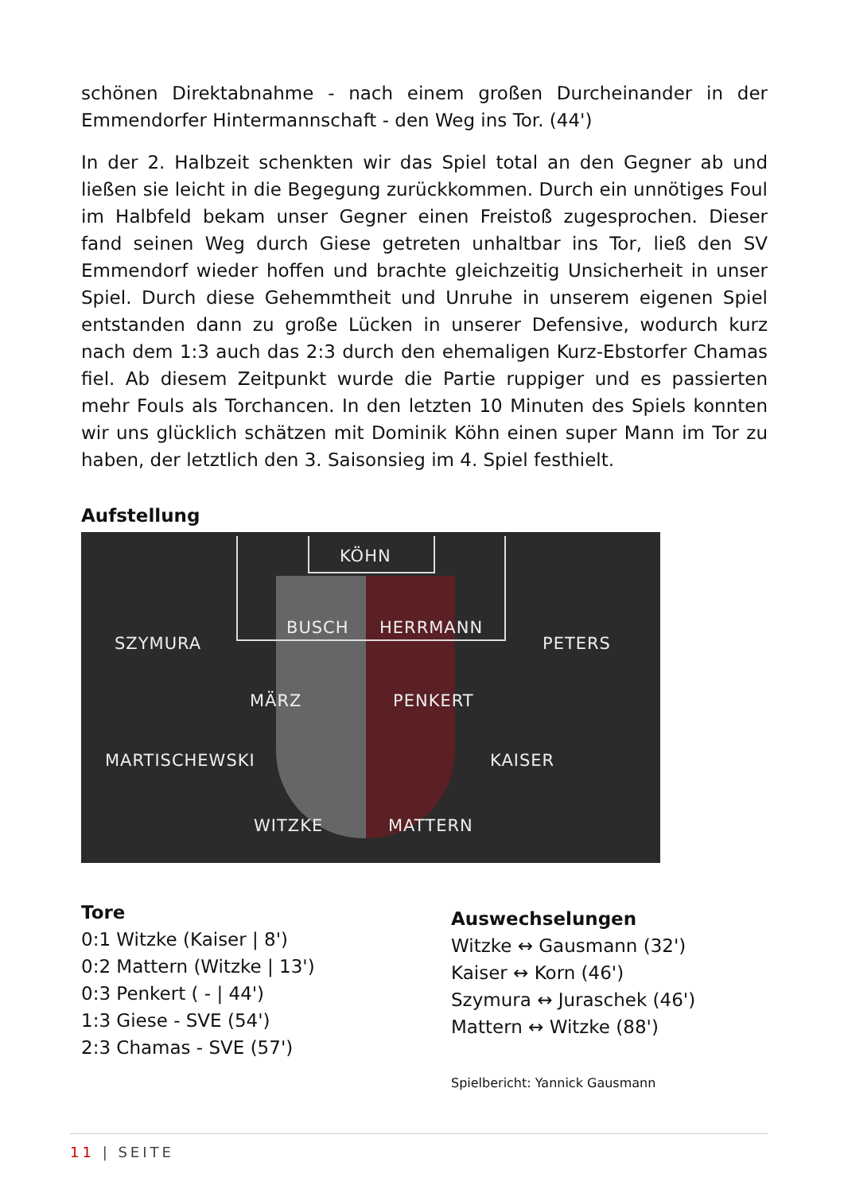schönen Direktabnahme - nach einem großen Durcheinander in der Emmendorfer Hintermannschaft - den Weg ins Tor. (44')
In der 2. Halbzeit schenkten wir das Spiel total an den Gegner ab und ließen sie leicht in die Begegung zurückkommen. Durch ein unnötiges Foul im Halbfeld bekam unser Gegner einen Freistoß zugesprochen. Dieser fand seinen Weg durch Giese getreten unhaltbar ins Tor, ließ den SV Emmendorf wieder hoffen und brachte gleichzeitig Unsicherheit in unser Spiel. Durch diese Gehemmtheit und Unruhe in unserem eigenen Spiel entstanden dann zu große Lücken in unserer Defensive, wodurch kurz nach dem 1:3 auch das 2:3 durch den ehemaligen Kurz-Ebstorfer Chamas fiel. Ab diesem Zeitpunkt wurde die Partie ruppiger und es passierten mehr Fouls als Torchancen. In den letzten 10 Minuten des Spiels konnten wir uns glücklich schätzen mit Dominik Köhn einen super Mann im Tor zu haben, der letztlich den 3. Saisonsieg im 4. Spiel festhielt.
Aufstellung
KÖHN
BUSCH HERRMANN
SZYMURA PETERS
MÄRZ PENKERT
MARTISCHEWSKI KAISER
WITZKE MATTERN
Tore
0:1 Witzke (Kaiser | 8')
0:2 Mattern (Witzke | 13')
0:3 Penkert ( - | 44')
1:3 Giese - SVE (54')
2:3 Chamas - SVE (57')
Auswechselungen
Witzke ↔ Gausmann (32')
Kaiser ↔ Korn (46')
Szymura ↔ Juraschek (46')
Mattern ↔ Witzke (88')
Spielbericht: Yannick Gausmann
11 | SEITE